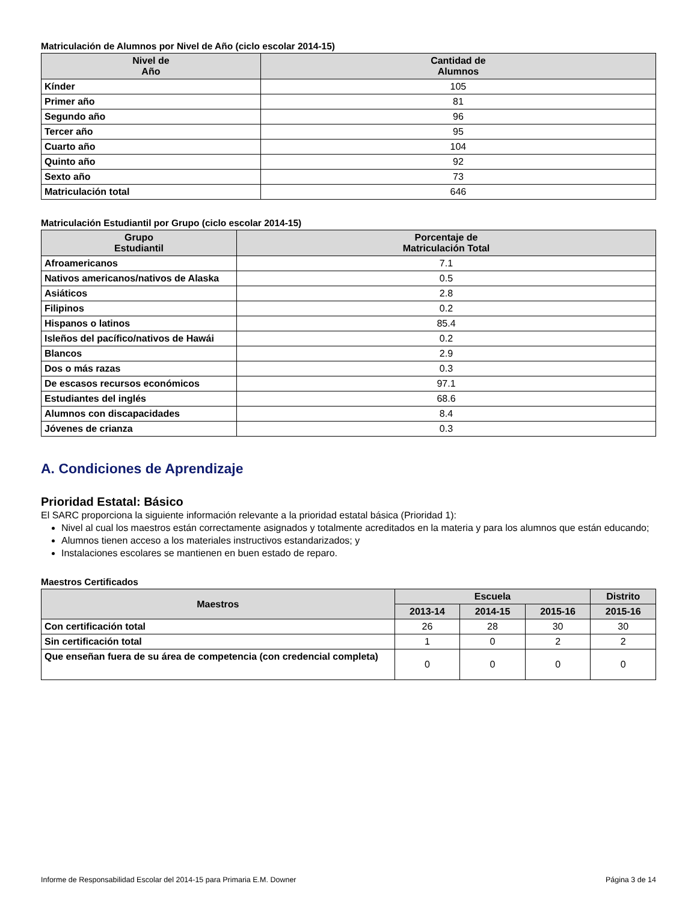Matriculación de Alumnos por Nivel de Año (ciclo escolar 2014-15)
| Nivel de Año | Cantidad de Alumnos |
| --- | --- |
| Kínder | 105 |
| Primer año | 81 |
| Segundo año | 96 |
| Tercer año | 95 |
| Cuarto año | 104 |
| Quinto año | 92 |
| Sexto año | 73 |
| Matriculación total | 646 |
Matriculación Estudiantil por Grupo (ciclo escolar 2014-15)
| Grupo Estudiantil | Porcentaje de Matriculación Total |
| --- | --- |
| Afroamericanos | 7.1 |
| Nativos americanos/nativos de Alaska | 0.5 |
| Asiáticos | 2.8 |
| Filipinos | 0.2 |
| Hispanos o latinos | 85.4 |
| Isleños del pacífico/nativos de Hawái | 0.2 |
| Blancos | 2.9 |
| Dos o más razas | 0.3 |
| De escasos recursos económicos | 97.1 |
| Estudiantes del inglés | 68.6 |
| Alumnos con discapacidades | 8.4 |
| Jóvenes de crianza | 0.3 |
A. Condiciones de Aprendizaje
Prioridad Estatal: Básico
El SARC proporciona la siguiente información relevante a la prioridad estatal básica (Prioridad 1):
Nivel al cual los maestros están correctamente asignados y totalmente acreditados en la materia y para los alumnos que están educando;
Alumnos tienen acceso a los materiales instructivos estandarizados; y
Instalaciones escolares se mantienen en buen estado de reparo.
Maestros Certificados
| Maestros | Escuela | | | Distrito |
| --- | --- | --- | --- | --- |
| | 2013-14 | 2014-15 | 2015-16 | 2015-16 |
| Con certificación total | 26 | 28 | 30 | 30 |
| Sin certificación total | 1 | 0 | 2 | 2 |
| Que enseñan fuera de su área de competencia (con credencial completa) | 0 | 0 | 0 | 0 |
Informe de Responsabilidad Escolar del 2014-15 para Primaria E.M. Downer Página 3 de 14